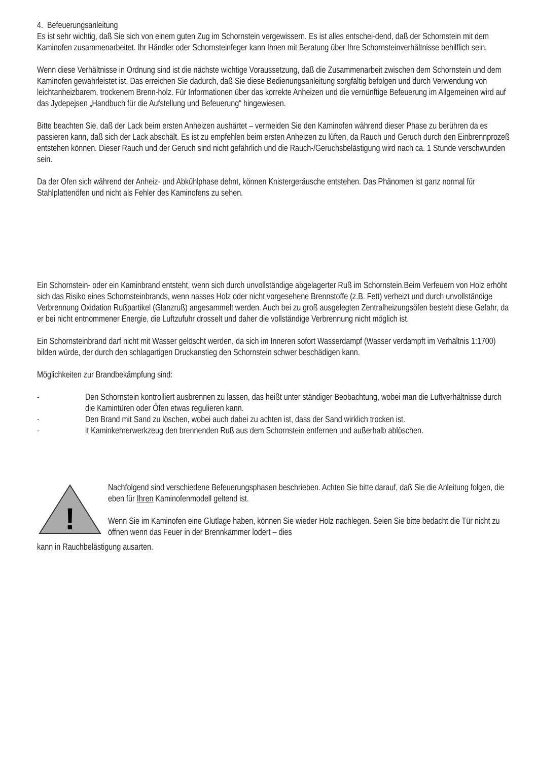4. Befeuerungsanleitung
Es ist sehr wichtig, daß Sie sich von einem guten Zug im Schornstein vergewissern. Es ist alles entschei-dend, daß der Schornstein mit dem Kaminofen zusammenarbeitet. Ihr Händler oder Schornsteinfeger kann Ihnen mit Beratung über Ihre Schornsteinverhältnisse behilflich sein.
Wenn diese Verhältnisse in Ordnung sind ist die nächste wichtige Voraussetzung, daß die Zusammenarbeit zwischen dem Schornstein und dem Kaminofen gewährleistet ist. Das erreichen Sie dadurch, daß Sie diese Bedienungsanleitung sorgfältig befolgen und durch Verwendung von leichtanheizbarem, trockenem Brenn-holz. Für Informationen über das korrekte Anheizen und die vernünftige Befeuerung im Allgemeinen wird auf das Jydepejsen „Handbuch für die Aufstellung und Befeuerung“ hingewiesen.
Bitte beachten Sie, daß der Lack beim ersten Anheizen aushärtet – vermeiden Sie den Kaminofen während dieser Phase zu berühren da es passieren kann, daß sich der Lack abschält. Es ist zu empfehlen beim ersten Anheizen zu lüften, da Rauch und Geruch durch den Einbrennprozeß entstehen können. Dieser Rauch und der Geruch sind nicht gefährlich und die Rauch-/Geruchsbelästigung wird nach ca. 1 Stunde verschwunden sein.
Da der Ofen sich während der Anheiz- und Abkühlphase dehnt, können Knistergeräusche entstehen. Das Phänomen ist ganz normal für Stahlplattenöfen und nicht als Fehler des Kaminofens zu sehen.
Ein Schornstein- oder ein Kaminbrand entsteht, wenn sich durch unvollständige abgelagerter Ruß im Schornstein.Beim Verfeuern von Holz erhöht sich das Risiko eines Schornsteinbrands, wenn nasses Holz oder nicht vorgesehene Brennstoffe (z.B. Fett) verheizt und durch unvollständige Verbrennung Oxidation Rußpartikel (Glanzruß) angesammelt werden. Auch bei zu groß ausgelegten Zentralheizungsöfen besteht diese Gefahr, da er bei nicht entnommener Energie, die Luftzufuhr drosselt und daher die vollständige Verbrennung nicht möglich ist.
Ein Schornsteinbrand darf nicht mit Wasser gelöscht werden, da sich im Inneren sofort Wasserdampf (Wasser verdampft im Verhältnis 1:1700) bilden würde, der durch den schlagartigen Druckanstieg den Schornstein schwer beschädigen kann.
Möglichkeiten zur Brandbekämpfung sind:
- Den Schornstein kontrolliert ausbrennen zu lassen, das heißt unter ständiger Beobachtung, wobei man die Luftverhältnisse durch die Kamintüren oder Öfen etwas regulieren kann.
- Den Brand mit Sand zu löschen, wobei auch dabei zu achten ist, dass der Sand wirklich trocken ist.
- it Kaminkehrerwerkzeug den brennenden Ruß aus dem Schornstein entfernen und außerhalb ablöschen.
!
Nachfolgend sind verschiedene Befeuerungsphasen beschrieben. Achten Sie bitte darauf, daß Sie die Anleitung folgen, die eben für Ihren Kaminofenmodell geltend ist.
Wenn Sie im Kaminofen eine Glutlage haben, können Sie wieder Holz nachlegen. Seien Sie bitte bedacht die Tür nicht zu öffnen wenn das Feuer in der Brennkammer lodert – dies
kann in Rauchbelästigung ausarten.